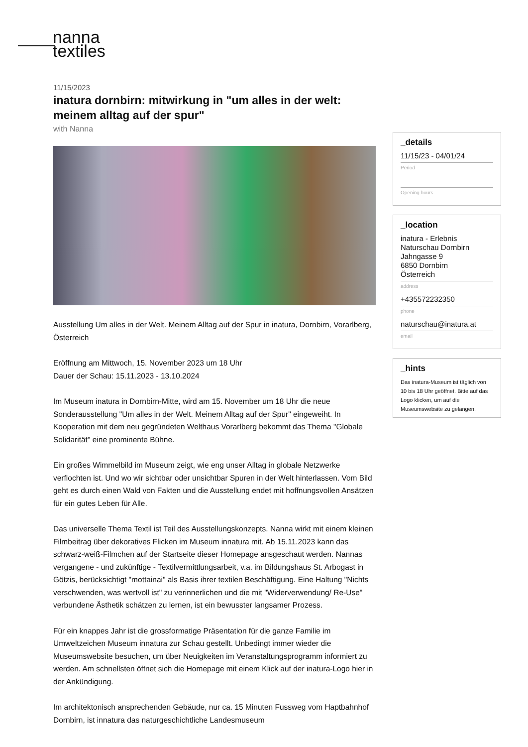nanna
textiles
11/15/2023
inatura dornbirn: mitwirkung in "um alles in der welt: meinem alltag auf der spur"
with Nanna
Ausstellung Um alles in der Welt. Meinem Alltag auf der Spur in inatura, Dornbirn, Vorarlberg, Österreich
Eröffnung am Mittwoch, 15. November 2023 um 18 Uhr
Dauer der Schau: 15.11.2023 - 13.10.2024
Im Museum inatura in Dornbirn-Mitte, wird am 15. November um 18 Uhr die neue Sonderausstellung "Um alles in der Welt. Meinem Alltag auf der Spur" eingeweiht. In Kooperation mit dem neu gegründeten Welthaus Vorarlberg bekommt das Thema "Globale Solidarität" eine prominente Bühne.
Ein großes Wimmelbild im Museum zeigt, wie eng unser Alltag in globale Netzwerke verflochten ist. Und wo wir sichtbar oder unsichtbar Spuren in der Welt hinterlassen. Vom Bild geht es durch einen Wald von Fakten und die Ausstellung endet mit hoffnungsvollen Ansätzen für ein gutes Leben für Alle.
Das universelle Thema Textil ist Teil des Ausstellungskonzepts. Nanna wirkt mit einem kleinen Filmbeitrag über dekoratives Flicken im Museum innatura mit. Ab 15.11.2023 kann das schwarz-weiß-Filmchen auf der Startseite dieser Homepage ansgeschaut werden. Nannas vergangene - und zukünftige - Textilvermittlungsarbeit, v.a. im Bildungshaus St. Arbogast in Götzis, berücksichtigt "mottainai" als Basis ihrer textilen Beschäftigung. Eine Haltung "Nichts verschwenden, was wertvoll ist" zu verinnerlichen und die mit "Widerverwendung/ Re-Use" verbundene Ästhetik schätzen zu lernen, ist ein bewusster langsamer Prozess.
Für ein knappes Jahr ist die grossformatige Präsentation für die ganze Familie im Umweltzeichen Museum innatura zur Schau gestellt. Unbedingt immer wieder die Museumswebsite besuchen, um über Neuigkeiten im Veranstaltungsprogramm informiert zu werden. Am schnellsten öffnet sich die Homepage mit einem Klick auf der inatura-Logo hier in der Ankündigung.
Im architektonisch ansprechenden Gebäude, nur ca. 15 Minuten Fussweg vom Haptbahnhof Dornbirn, ist innatura das naturgeschichtliche Landesmuseum
_details
11/15/23 - 04/01/24
Period
Opening hours
_location
inatura - Erlebnis Naturschau Dornbirn
Jahngasse 9
6850 Dornbirn
Österreich
address
+435572232350
phone
naturschau@inatura.at
email
_hints
Das inatura-Museum ist täglich von 10 bis 18 Uhr geöffnet. Bitte auf das Logo klicken, um auf die Museumswebsite zu gelangen.